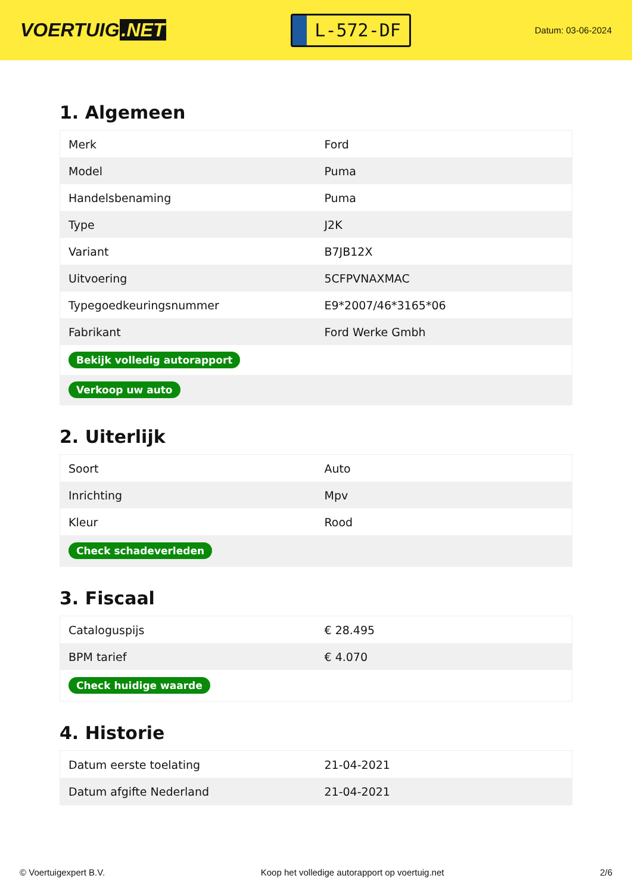VOERTUIG.NET
L-572-DF
Datum: 03-06-2024
1. Algemeen
| Merk | Ford |
| Model | Puma |
| Handelsbenaming | Puma |
| Type | J2K |
| Variant | B7JB12X |
| Uitvoering | 5CFPVNAXMAC |
| Typegoedkeuringsnummer | E9*2007/46*3165*06 |
| Fabrikant | Ford Werke Gmbh |
| Bekijk volledig autorapport | |
| Verkoop uw auto | |
2. Uiterlijk
| Soort | Auto |
| Inrichting | Mpv |
| Kleur | Rood |
| Check schadeverleden | |
3. Fiscaal
| Cataloguspijs | € 28.495 |
| BPM tarief | € 4.070 |
| Check huidige waarde | |
4. Historie
| Datum eerste toelating | 21-04-2021 |
| Datum afgifte Nederland | 21-04-2021 |
© Voertuigexpert B.V. Koop het volledige autorapport op voertuig.net 2/6